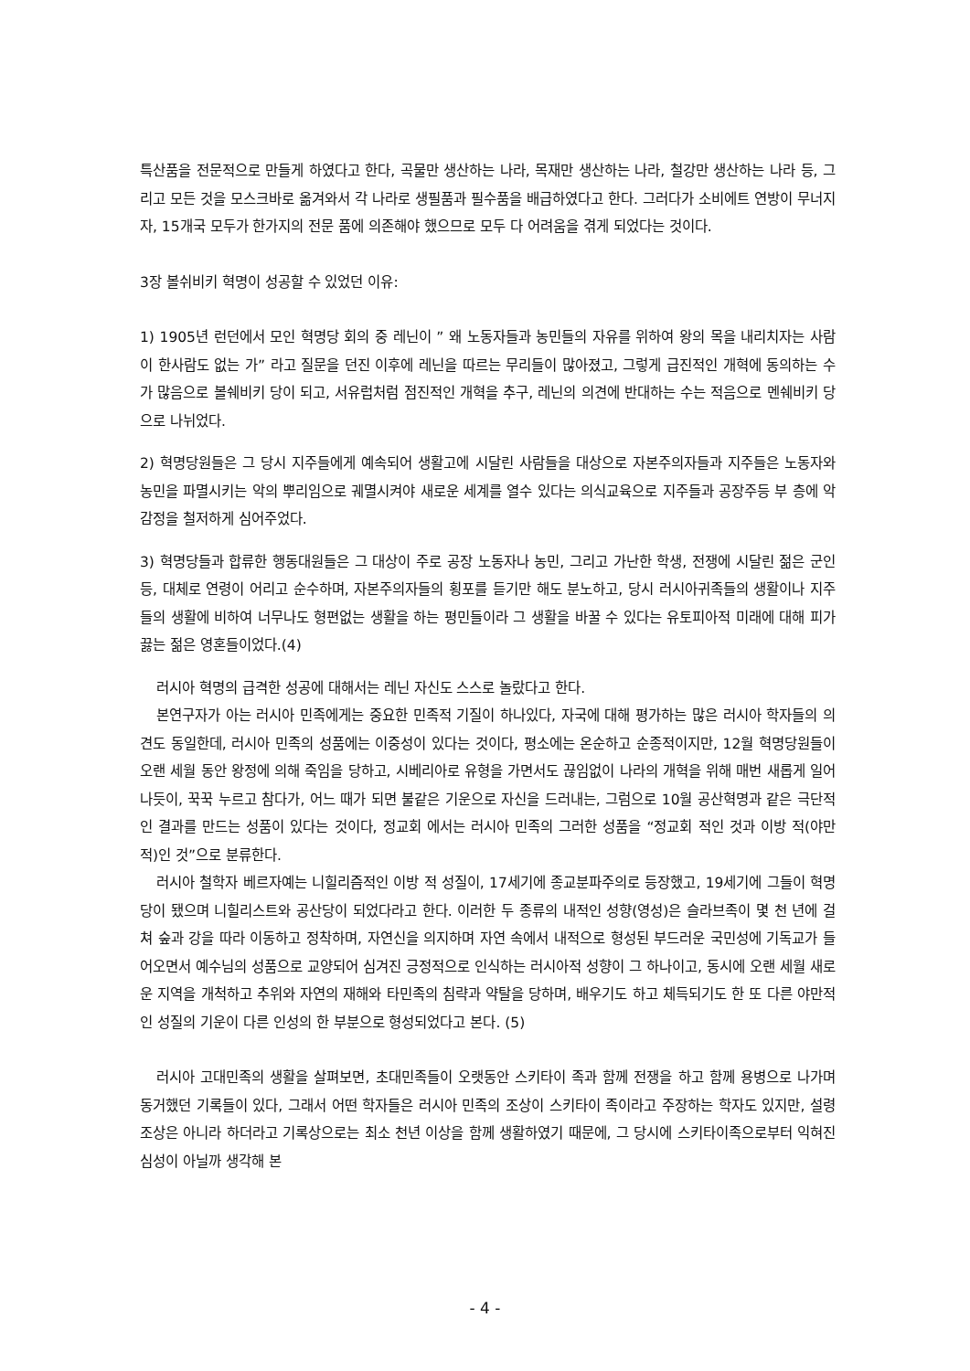특산품을 전문적으로 만들게 하였다고 한다, 곡물만 생산하는 나라, 목재만 생산하는 나라, 철강만 생산하는 나라 등, 그리고 모든 것을 모스크바로 옮겨와서 각 나라로 생필품과 필수품을 배급하였다고 한다. 그러다가 소비에트 연방이 무너지자, 15개국 모두가 한가지의 전문 품에 의존해야 했으므로 모두 다 어려움을 겪게 되었다는 것이다.
3장 볼쉬비키 혁명이 성공할 수 있었던 이유:
1) 1905년 런던에서 모인 혁명당 회의 중 레닌이 ” 왜 노동자들과 농민들의 자유를 위하여 왕의 목을 내리치자는 사람이 한사람도 없는 가” 라고 질문을 던진 이후에 레닌을 따르는 무리들이 많아졌고, 그렇게 급진적인 개혁에 동의하는 수가 많음으로 볼쉐비키 당이 되고, 서유럽처럼 점진적인 개혁을 추구, 레닌의 의견에 반대하는 수는 적음으로 멘쉐비키 당으로 나뉘었다.
2) 혁명당원들은 그 당시 지주들에게 예속되어 생활고에 시달린 사람들을 대상으로 자본주의자들과 지주들은 노동자와 농민을 파멸시키는 악의 뿌리임으로 궤멸시켜야 새로운 세계를 열수 있다는 의식교육으로 지주들과 공장주등 부 층에 악감정을 철저하게 심어주었다.
3) 혁명당들과 합류한 행동대원들은 그 대상이 주로 공장 노동자나 농민, 그리고 가난한 학생, 전쟁에 시달린 젊은 군인 등, 대체로 연령이 어리고 순수하며, 자본주의자들의 횡포를 듣기만 해도 분노하고, 당시 러시아귀족들의 생활이나 지주들의 생활에 비하여 너무나도 형편없는 생활을 하는 평민들이라 그 생활을 바꿀 수 있다는 유토피아적 미래에 대해 피가 끓는 젊은 영혼들이었다.(4)
러시아 혁명의 급격한 성공에 대해서는 레닌 자신도 스스로 놀랐다고 한다.
본연구자가 아는 러시아 민족에게는 중요한 민족적 기질이 하나있다, 자국에 대해 평가하는 많은 러시아 학자들의 의견도 동일한데, 러시아 민족의 성품에는 이중성이 있다는 것이다, 평소에는 온순하고 순종적이지만, 12월 혁명당원들이 오랜 세월 동안 왕정에 의해 죽임을 당하고, 시베리아로 유형을 가면서도 끊임없이 나라의 개혁을 위해 매번 새롭게 일어나듯이, 꾹꾹 누르고 참다가, 어느 때가 되면 불같은 기운으로 자신을 드러내는, 그럼으로 10월 공산혁명과 같은 극단적인 결과를 만드는 성품이 있다는 것이다, 정교회 에서는 러시아 민족의 그러한 성품을 “정교회 적인 것과 이방 적(야만적)인 것”으로 분류한다.
러시아 철학자 베르자예는 니힐리즘적인 이방 적 성질이, 17세기에 종교분파주의로 등장했고, 19세기에 그들이 혁명당이 됐으며 니힐리스트와 공산당이 되었다라고 한다. 이러한 두 종류의 내적인 성향(영성)은 슬라브족이 몇 천 년에 걸쳐 숲과 강을 따라 이동하고 정착하며, 자연신을 의지하며 자연 속에서 내적으로 형성된 부드러운 국민성에 기독교가 들어오면서 예수님의 성품으로 교양되어 심겨진 긍정적으로 인식하는 러시아적 성향이 그 하나이고, 동시에 오랜 세월 새로운 지역을 개척하고 추위와 자연의 재해와 타민족의 침략과 약탈을 당하며, 배우기도 하고 체득되기도 한 또 다른 야만적인 성질의 기운이 다른 인성의 한 부분으로 형성되었다고 본다. (5)
러시아 고대민족의 생활을 살펴보면, 초대민족들이 오랫동안 스키타이 족과 함께 전쟁을 하고 함께 용병으로 나가며 동거했던 기록들이 있다, 그래서 어떤 학자들은 러시아 민족의 조상이 스키타이 족이라고 주장하는 학자도 있지만, 설령 조상은 아니라 하더라고 기록상으로는 최소 천년 이상을 함께 생활하였기 때문에, 그 당시에 스키타이족으로부터 익혀진 심성이 아닐까 생각해 본
- 4 -